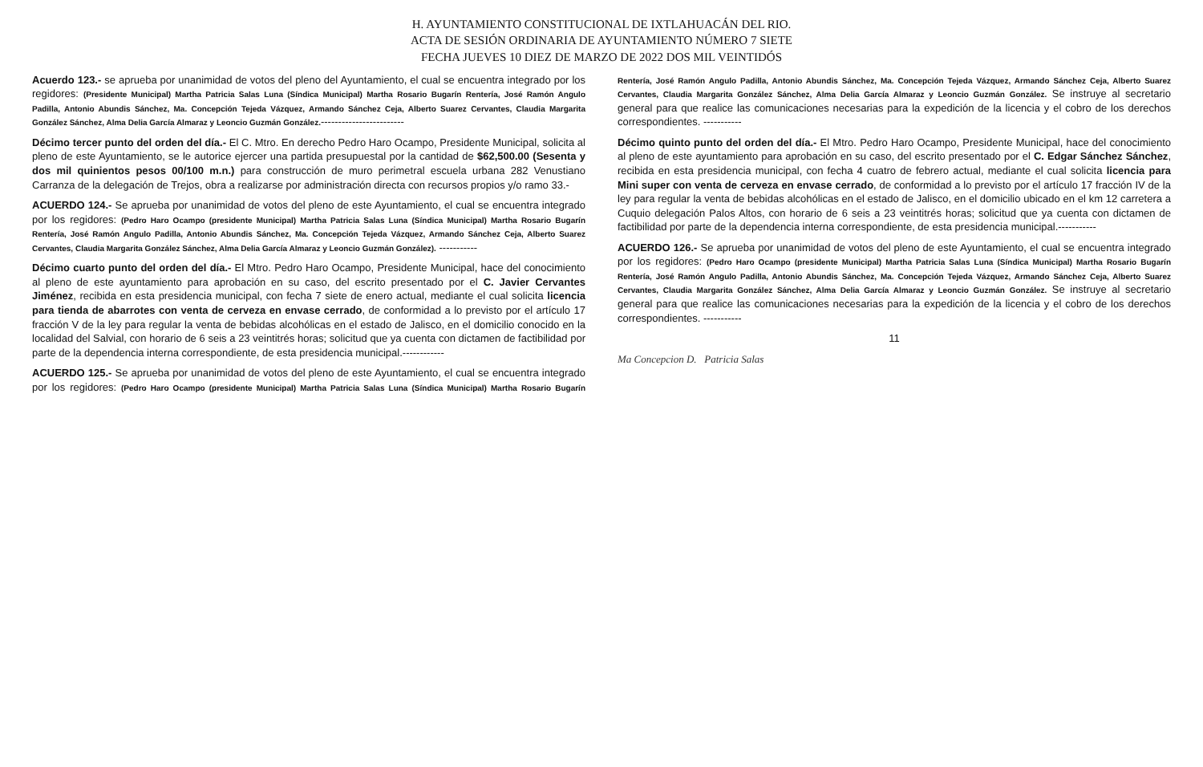H. AYUNTAMIENTO CONSTITUCIONAL DE IXTLAHUACÁN DEL RIO.
ACTA DE SESIÓN ORDINARIA DE AYUNTAMIENTO NÚMERO 7 SIETE
FECHA JUEVES 10 DIEZ DE MARZO DE 2022 DOS MIL VEINTIDÓS
Acuerdo 123.- se aprueba por unanimidad de votos del pleno del Ayuntamiento, el cual se encuentra integrado por los regidores: (Presidente Municipal) Martha Patricia Salas Luna (Síndica Municipal) Martha Rosario Bugarín Rentería, José Ramón Angulo Padilla, Antonio Abundis Sánchez, Ma. Concepción Tejeda Vázquez, Armando Sánchez Ceja, Alberto Suarez Cervantes, Claudia Margarita González Sánchez, Alma Delia García Almaraz y Leoncio Guzmán González.------------------------
Décimo tercer punto del orden del día.- El C. Mtro. En derecho Pedro Haro Ocampo, Presidente Municipal, solicita al pleno de este Ayuntamiento, se le autorice ejercer una partida presupuestal por la cantidad de $62,500.00 (Sesenta y dos mil quinientos pesos 00/100 m.n.) para construcción de muro perimetral escuela urbana 282 Venustiano Carranza de la delegación de Trejos, obra a realizarse por administración directa con recursos propios y/o ramo 33.-
ACUERDO 124.- Se aprueba por unanimidad de votos del pleno de este Ayuntamiento, el cual se encuentra integrado por los regidores: (Pedro Haro Ocampo (presidente Municipal) Martha Patricia Salas Luna (Síndica Municipal) Martha Rosario Bugarín Rentería, José Ramón Angulo Padilla, Antonio Abundis Sánchez, Ma. Concepción Tejeda Vázquez, Armando Sánchez Ceja, Alberto Suarez Cervantes, Claudia Margarita González Sánchez, Alma Delia García Almaraz y Leoncio Guzmán González). -----------
Décimo cuarto punto del orden del día.- El Mtro. Pedro Haro Ocampo, Presidente Municipal, hace del conocimiento al pleno de este ayuntamiento para aprobación en su caso, del escrito presentado por el C. Javier Cervantes Jiménez, recibida en esta presidencia municipal, con fecha 7 siete de enero actual, mediante el cual solicita licencia para tienda de abarrotes con venta de cerveza en envase cerrado, de conformidad a lo previsto por el artículo 17 fracción V de la ley para regular la venta de bebidas alcohólicas en el estado de Jalisco, en el domicilio conocido en la localidad del Salvial, con horario de 6 seis a 23 veintitrés horas; solicitud que ya cuenta con dictamen de factibilidad por parte de la dependencia interna correspondiente, de esta presidencia municipal.------------
ACUERDO 125.- Se aprueba por unanimidad de votos del pleno de este Ayuntamiento, el cual se encuentra integrado por los regidores: (Pedro Haro Ocampo (presidente Municipal) Martha Patricia Salas Luna (Síndica Municipal) Martha Rosario Bugarín Rentería, José Ramón Angulo Padilla, Antonio Abundis Sánchez, Ma. Concepción Tejeda Vázquez, Armando Sánchez Ceja, Alberto Suarez Cervantes, Claudia Margarita González Sánchez, Alma Delia García Almaraz y Leoncio Guzmán González. Se instruye al secretario general para que realice las comunicaciones necesarias para la expedición de la licencia y el cobro de los derechos correspondientes. -----------
Décimo quinto punto del orden del día.- El Mtro. Pedro Haro Ocampo, Presidente Municipal, hace del conocimiento al pleno de este ayuntamiento para aprobación en su caso, del escrito presentado por el C. Edgar Sánchez Sánchez, recibida en esta presidencia municipal, con fecha 4 cuatro de febrero actual, mediante el cual solicita licencia para Mini super con venta de cerveza en envase cerrado, de conformidad a lo previsto por el artículo 17 fracción IV de la ley para regular la venta de bebidas alcohólicas en el estado de Jalisco, en el domicilio ubicado en el km 12 carretera a Cuquio delegación Palos Altos, con horario de 6 seis a 23 veintitrés horas; solicitud que ya cuenta con dictamen de factibilidad por parte de la dependencia interna correspondiente, de esta presidencia municipal.-----------
ACUERDO 126.- Se aprueba por unanimidad de votos del pleno de este Ayuntamiento, el cual se encuentra integrado por los regidores: (Pedro Haro Ocampo (presidente Municipal) Martha Patricia Salas Luna (Síndica Municipal) Martha Rosario Bugarín Rentería, José Ramón Angulo Padilla, Antonio Abundis Sánchez, Ma. Concepción Tejeda Vázquez, Armando Sánchez Ceja, Alberto Suarez Cervantes, Claudia Margarita González Sánchez, Alma Delia García Almaraz y Leoncio Guzmán González. Se instruye al secretario general para que realice las comunicaciones necesarias para la expedición de la licencia y el cobro de los derechos correspondientes. -----------
11
Ma Concepcion D. Patricia Salas